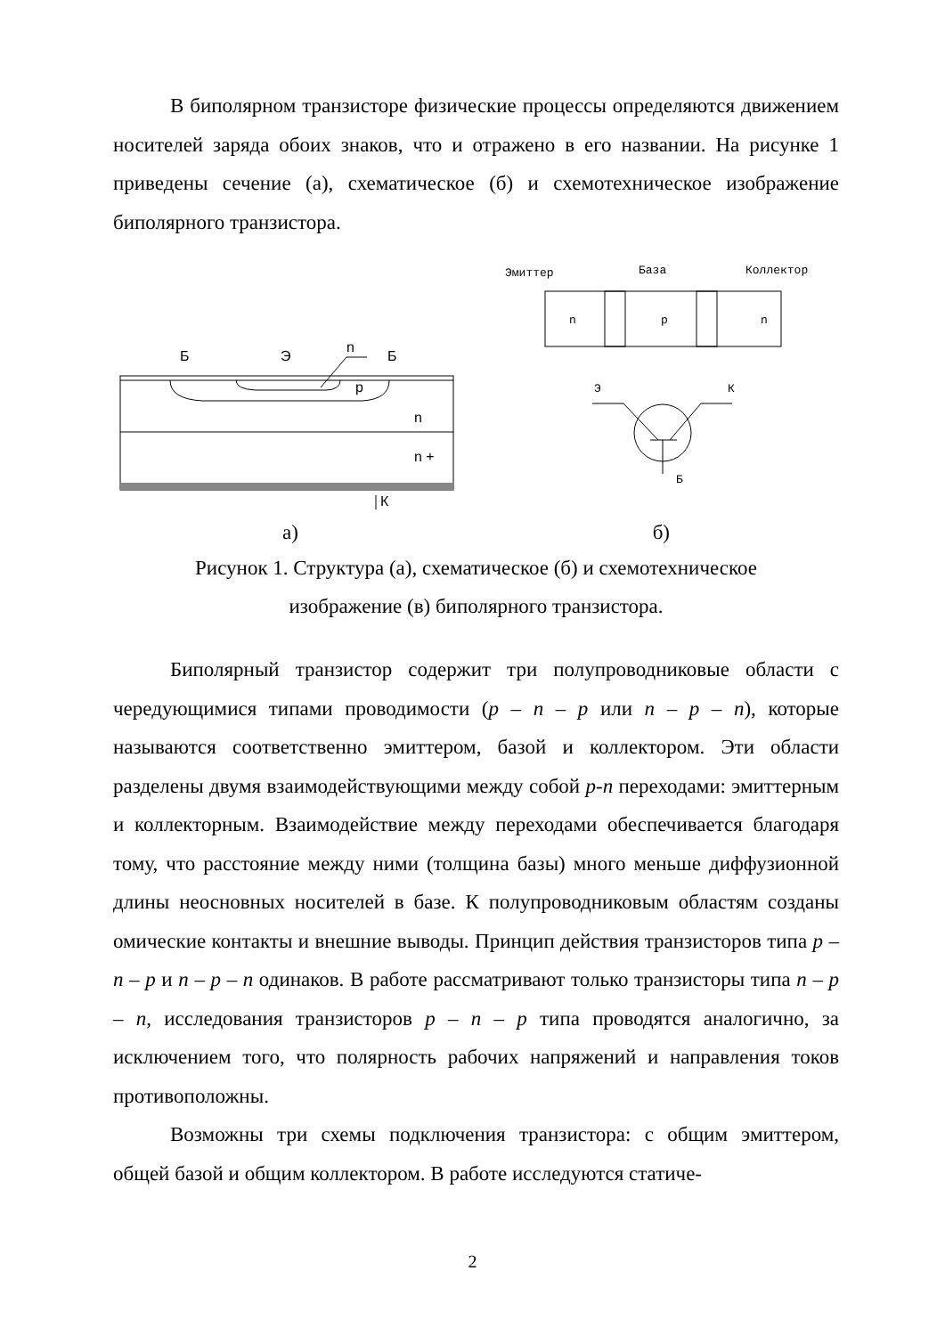В биполярном транзисторе физические процессы определяются движением носителей заряда обоих знаков, что и отражено в его названии. На рисунке 1 приведены сечение (а), схематическое (б) и схемотехническое изображение биполярного транзистора.
Б
Э
n
Б
p
n
n +
К
Эмиттер
База
Коллектор
n
p
n
Э
К
Б
а) б)
Рисунок 1. Структура (а), схематическое (б) и схемотехническое
изображение (в) биполярного транзистора.
Биполярный транзистор содержит три полупроводниковые области с чередующимися типами проводимости (p – n – p или n – p – n), которые называются соответственно эмиттером, базой и коллектором. Эти области разделены двумя взаимодействующими между собой p-n переходами: эмиттерным и коллекторным. Взаимодействие между переходами обеспечивается благодаря тому, что расстояние между ними (толщина базы) много меньше диффузионной длины неосновных носителей в базе. К полупроводниковым областям созданы омические контакты и внешние выводы. Принцип действия транзисторов типа p – n – p и n – p – n одинаков. В работе рассматривают только транзисторы типа n – p – n, исследования транзисторов p – n – p типа проводятся аналогично, за исключением того, что полярность рабочих напряжений и направления токов противоположны.
Возможны три схемы подключения транзистора: с общим эмиттером, общей базой и общим коллектором. В работе исследуются статиче-
2